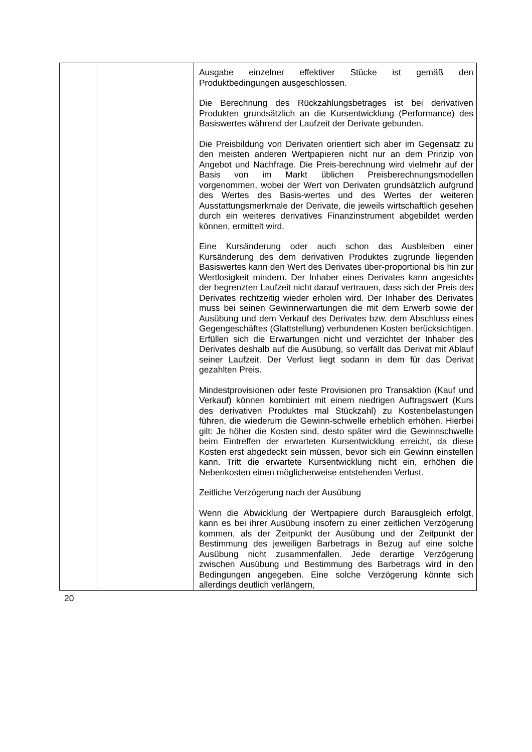| | | Ausgabe einzelner effektiver Stücke ist gemäß den Produktbedingungen ausgeschlossen. Die Berechnung des Rückzahlungsbetrages ist bei derivativen Produkten grundsätzlich an die Kursentwicklung (Performance) des Basiswertes während der Laufzeit der Derivate gebunden. Die Preisbildung von Derivaten orientiert sich aber im Gegensatz zu den meisten anderen Wertpapieren nicht nur an dem Prinzip von Angebot und Nachfrage. Die Preis-berechnung wird vielmehr auf der Basis von im Markt üblichen Preisberechnungsmodellen vorgenommen, wobei der Wert von Derivaten grundsätzlich aufgrund des Wertes des Basis-wertes und des Wertes der weiteren Ausstattungsmerkmale der Derivate, die jeweils wirtschaftlich gesehen durch ein weiteres derivatives Finanzinstrument abgebildet werden können, ermittelt wird. Eine Kursänderung oder auch schon das Ausbleiben einer Kursänderung des dem derivativen Produktes zugrunde liegenden Basiswertes kann den Wert des Derivates über-proportional bis hin zur Wertlosigkeit mindern. Der Inhaber eines Derivates kann angesichts der begrenzten Laufzeit nicht darauf vertrauen, dass sich der Preis des Derivates rechtzeitig wieder erholen wird. Der Inhaber des Derivates muss bei seinen Gewinnerwartungen die mit dem Erwerb sowie der Ausübung und dem Verkauf des Derivates bzw. dem Abschluss eines Gegengeschäftes (Glattstellung) verbundenen Kosten berücksichtigen. Erfüllen sich die Erwartungen nicht und verzichtet der Inhaber des Derivates deshalb auf die Ausübung, so verfällt das Derivat mit Ablauf seiner Laufzeit. Der Verlust liegt sodann in dem für das Derivat gezahlten Preis. Mindestprovisionen oder feste Provisionen pro Transaktion (Kauf und Verkauf) können kombiniert mit einem niedrigen Auftragswert (Kurs des derivativen Produktes mal Stückzahl) zu Kostenbelastungen führen, die wiederum die Gewinn-schwelle erheblich erhöhen. Hierbei gilt: Je höher die Kosten sind, desto später wird die Gewinnschwelle beim Eintreffen der erwarteten Kursentwicklung erreicht, da diese Kosten erst abgedeckt sein müssen, bevor sich ein Gewinn einstellen kann. Tritt die erwartete Kursentwicklung nicht ein, erhöhen die Nebenkosten einen möglicherweise entstehenden Verlust. Zeitliche Verzögerung nach der Ausübung Wenn die Abwicklung der Wertpapiere durch Barausgleich erfolgt, kann es bei ihrer Ausübung insofern zu einer zeitlichen Verzögerung kommen, als der Zeitpunkt der Ausübung und der Zeitpunkt der Bestimmung des jeweiligen Barbetrags in Bezug auf eine solche Ausübung nicht zusammenfallen. Jede derartige Verzögerung zwischen Ausübung und Bestimmung des Barbetrags wird in den Bedingungen angegeben. Eine solche Verzögerung könnte sich allerdings deutlich verlängern, |
20